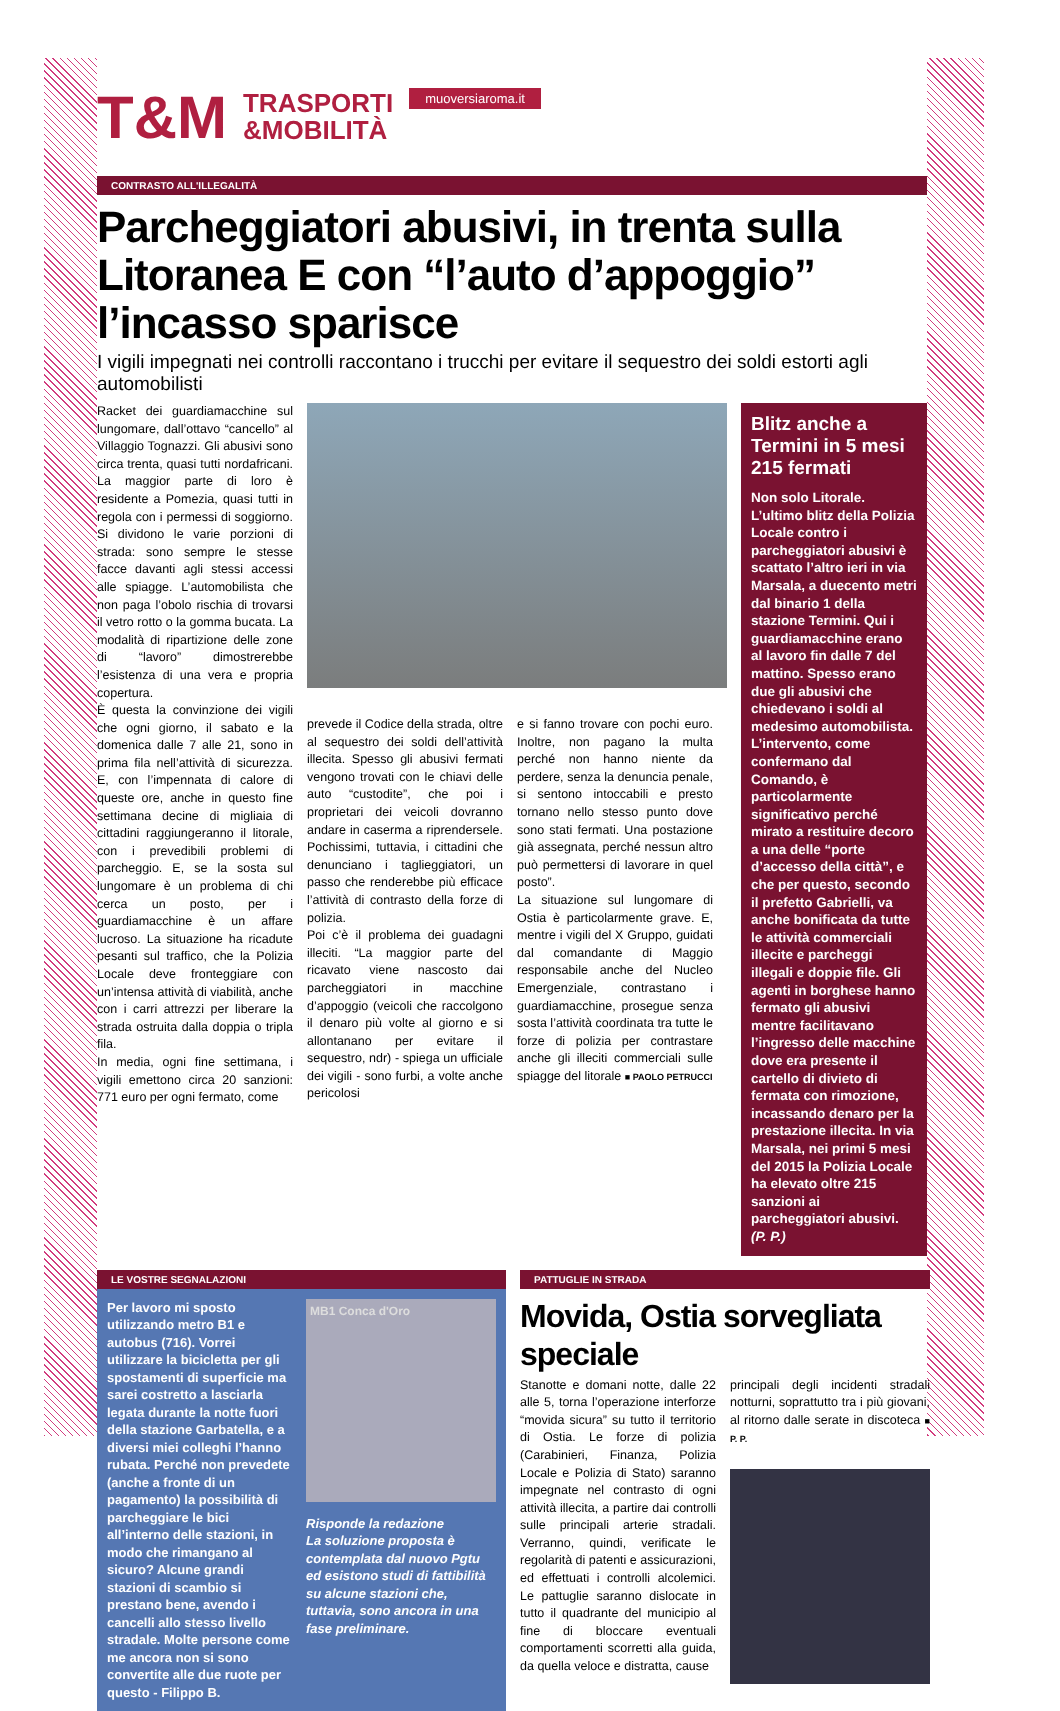T&M TRASPORTI
&MOBILITÀ muoversiaroma.it
CONTRASTO ALL'ILLEGALITÀ
Parcheggiatori abusivi, in trenta sulla Litoranea E con “l’auto d’appoggio” l’incasso sparisce
I vigili impegnati nei controlli raccontano i trucchi per evitare il sequestro dei soldi estorti agli automobilisti
Racket dei guardiamacchine sul lungomare, dall’ottavo “cancello” al Villaggio Tognazzi. Gli abusivi sono circa trenta, quasi tutti nordafricani. La maggior parte di loro è residente a Pomezia, quasi tutti in regola con i permessi di soggiorno. Si dividono le varie porzioni di strada: sono sempre le stesse facce davanti agli stessi accessi alle spiagge. L’automobilista che non paga l’obolo rischia di trovarsi il vetro rotto o la gomma bucata. La modalità di ripartizione delle zone di “lavoro” dimostrerebbe l’esistenza di una vera e propria copertura.
È questa la convinzione dei vigili che ogni giorno, il sabato e la domenica dalle 7 alle 21, sono in prima fila nell’attività di sicurezza. E, con l’impennata di calore di queste ore, anche in questo fine settimana decine di migliaia di cittadini raggiungeranno il litorale, con i prevedibili problemi di parcheggio. E, se la sosta sul lungomare è un problema di chi cerca un posto, per i guardiamacchine è un affare lucroso. La situazione ha ricadute pesanti sul traffico, che la Polizia Locale deve fronteggiare con un’intensa attività di viabilità, anche con i carri attrezzi per liberare la strada ostruita dalla doppia o tripla fila.
In media, ogni fine settimana, i vigili emettono circa 20 sanzioni: 771 euro per ogni fermato, come
prevede il Codice della strada, oltre al sequestro dei soldi dell’attività illecita. Spesso gli abusivi fermati vengono trovati con le chiavi delle auto “custodite”, che poi i proprietari dei veicoli dovranno andare in caserma a riprendersele. Pochissimi, tuttavia, i cittadini che denunciano i taglieggiatori, un passo che renderebbe più efficace l’attività di contrasto della forze di polizia.
Poi c’è il problema dei guadagni illeciti. “La maggior parte del ricavato viene nascosto dai parcheggiatori in macchine d’appoggio (veicoli che raccolgono il denaro più volte al giorno e si allontanano per evitare il sequestro, ndr) - spiega un ufficiale dei vigili - sono furbi, a volte anche pericolosi
e si fanno trovare con pochi euro. Inoltre, non pagano la multa perché non hanno niente da perdere, senza la denuncia penale, si sentono intoccabili e presto tornano nello stesso punto dove sono stati fermati. Una postazione già assegnata, perché nessun altro può permettersi di lavorare in quel posto”.
La situazione sul lungomare di Ostia è particolarmente grave. E, mentre i vigili del X Gruppo, guidati dal comandante di Maggio responsabile anche del Nucleo Emergenziale, contrastano i guardiamacchine, prosegue senza sosta l’attività coordinata tra tutte le forze di polizia per contrastare anche gli illeciti commerciali sulle spiagge del litorale ■ PAOLO PETRUCCI
Blitz anche a Termini in 5 mesi 215 fermati
Non solo Litorale. L’ultimo blitz della Polizia Locale contro i parcheggiatori abusivi è scattato l’altro ieri in via Marsala, a duecento metri dal binario 1 della stazione Termini. Qui i guardiamacchine erano al lavoro fin dalle 7 del mattino. Spesso erano due gli abusivi che chiedevano i soldi al medesimo automobilista. L’intervento, come confermano dal Comando, è particolarmente significativo perché mirato a restituire decoro a una delle “porte d’accesso della città”, e che per questo, secondo il prefetto Gabrielli, va anche bonificata da tutte le attività commerciali illecite e parcheggi illegali e doppie file. Gli agenti in borghese hanno fermato gli abusivi mentre facilitavano l’ingresso delle macchine dove era presente il cartello di divieto di fermata con rimozione, incassando denaro per la prestazione illecita. In via Marsala, nei primi 5 mesi del 2015 la Polizia Locale ha elevato oltre 215 sanzioni ai parcheggiatori abusivi. (P. P.)
LE VOSTRE SEGNALAZIONI
Per lavoro mi sposto utilizzando metro B1 e autobus (716). Vorrei utilizzare la bicicletta per gli spostamenti di superficie ma sarei costretto a lasciarla legata durante la notte fuori della stazione Garbatella, e a diversi miei colleghi l’hanno rubata. Perché non prevedete (anche a fronte di un pagamento) la possibilità di parcheggiare le bici all’interno delle stazioni, in modo che rimangano al sicuro? Alcune grandi stazioni di scambio si prestano bene, avendo i cancelli allo stesso livello stradale. Molte persone come me ancora non si sono convertite alle due ruote per questo - Filippo B.
MB1 Conca d'Oro
Risponde la redazione
La soluzione proposta è contemplata dal nuovo Pgtu ed esistono studi di fattibilità su alcune stazioni che, tuttavia, sono ancora in una fase preliminare.
PATTUGLIE IN STRADA
Movida, Ostia sorvegliata speciale
Stanotte e domani notte, dalle 22 alle 5, torna l’operazione interforze “movida sicura” su tutto il territorio di Ostia. Le forze di polizia (Carabinieri, Finanza, Polizia Locale e Polizia di Stato) saranno impegnate nel contrasto di ogni attività illecita, a partire dai controlli sulle principali arterie stradali. Verranno, quindi, verificate le regolarità di patenti e assicurazioni, ed effettuati i controlli alcolemici. Le pattuglie saranno dislocate in tutto il quadrante del municipio al fine di bloccare eventuali comportamenti scorretti alla guida, da quella veloce e distratta, cause
principali degli incidenti stradali notturni, soprattutto tra i più giovani, al ritorno dalle serate in discoteca ■ P. P.